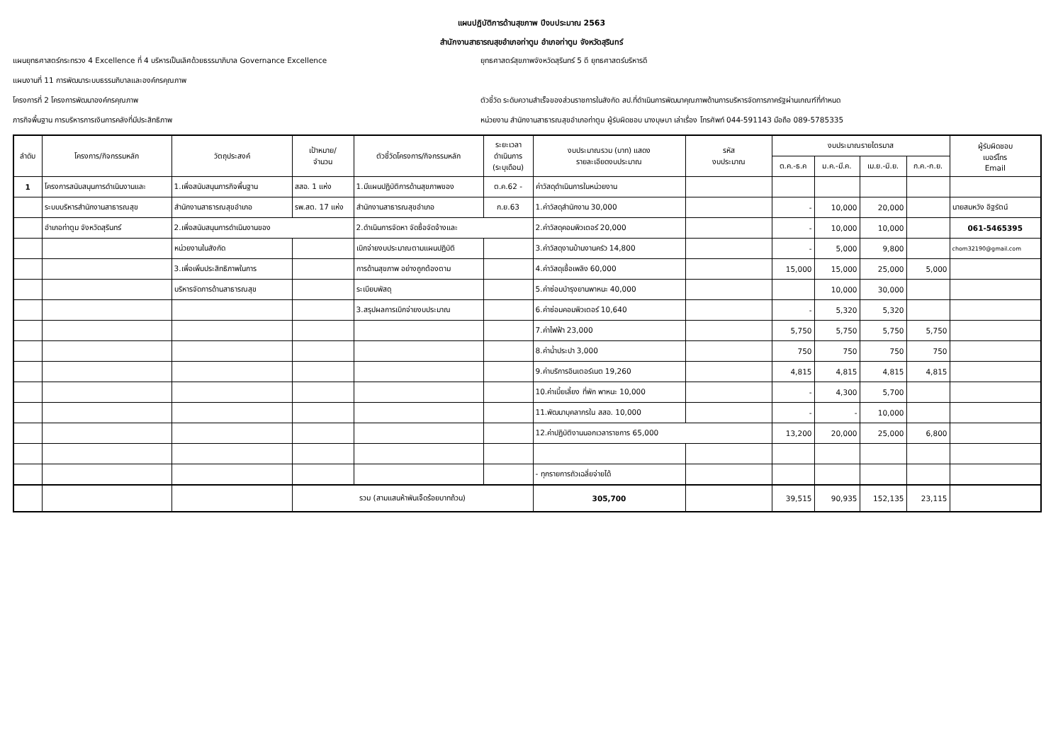แผนปฏิบัติการด้านสุขภาพ ปีงบประมาณ 2563
สำนักงานสาธารณสุขอำเภอท่าตูม อำเภอท่าตูม จังหวัดสุรินทร์
แผนยุทธศาสตร์กระทรวง 4 Excellence ที่ 4 บริหารเป็นเลิศด้วยธรรมาภิบาล Governance Excellence
ยุทธศาสตร์สุขภาพจังหวัดสุรินทร์ 5 ดี ยุทธศาสตร์บริหารดี
แผนงานที่ 11 การพัฒนาระบบธรรมภิบาลและองค์กรคุณภาพ
โครงการที่ 2 โครงการพัฒนาองค์กรคุณภาพ
ตัวชี้วัด ระดับความสำเร็จของส่วนราชการในสังกัด สป.ที่ดำเนินการพัฒนาคุณภาพด้านการบริหารจัดการภาครัฐผ่านเกณฑ์ที่กำหนด
ภารกิจพื้นฐาน การบริหารการเงินการคลังที่มีประสิทธิภาพ
หน่วยงาน สำนักงานสาธารณสุขอำเภอท่าตูม ผู้รับผิดชอบ นางบุษบา เล่าเรื่อง โทรศัพท์ 044-591143 มือถือ 089-5785335
| ลำดับ | โครงการ/กิจกรรมหลัก | วัตถุประสงค์ | เป้าหมาย/ จำนวน | ตัวชี้วัดโครงการ/กิจกรรมหลัก | ระยะเวลา ดำเนินการ (ระบุเดือน) | งบประมาณรวม (บาท) แสดง รายละเอียดงบประมาณ | รหัส งบประมาณ | งบประมาณรายไตรมาส | | | | ผู้รับผิดชอบ เบอร์โทร Email |
| --- | --- | --- | --- | --- | --- | --- | --- | --- | --- | --- | --- | --- |
| | | | | | | | | ต.ค.-ธ.ค | ม.ค.-มี.ค. | เม.ย.-มิ.ย. | ก.ค.-ก.ย. | |
| 1 | โครงการสนับสนุนการดำเนินงานและ | 1.เพื่อสนับสนุนภารกิจพื้นฐาน | สสอ. 1 แห่ง | 1.มีแผนปฏิบัติการด้านสุขภาพของ | ต.ค.62 - | ค่าวัสดุดำเนินการในหน่วยงาน | | | | | | |
| | ระบบบริหารสำนักงานสาธารณสุข | สำนักงานสาธารณสุขอำเภอ | รพ.สต. 17 แห่ง | สำนักงานสาธารณสุขอำเภอ | ก.ย.63 | 1.ค่าวัสดุสำนักงาน 30,000 | | - | 10,000 | 20,000 | | นายสมหวัง อิฐรัตน์ |
| | อำเภอท่าตูม จังหวัดสุรินทร์ | 2.เพื่อสนับสนุนการดำเนินงานของ | | 2.ดำเนินการจัดหา จัดซื้อจัดจ้างและ | | 2.ค่าวัสดุคอมพิวเตอร์ 20,000 | | - | 10,000 | 10,000 | | 061-5465395 |
| | | หน่วยงานในสังกัด | | เบิกจ่ายงบประมาณตามแผนปฏิบัติ | | 3.ค่าวัสดุงานบ้านงานครัว 14,800 | | - | 5,000 | 9,800 | | chom32190@gmail.com |
| | | 3.เพื่อเพิ่มประสิทธิภาพในการ | | การด้านสุขภาพ อย่างถูกต้องตาม | | 4.ค่าวัสดุเชื้อเพลิง 60,000 | | 15,000 | 15,000 | 25,000 | 5,000 | |
| | | บริหารจัดการด้านสาธารณสุข | | ระเบียบพัสดุ | | 5.ค่าซ่อมบำรุงยานพาหนะ 40,000 | | | 10,000 | 30,000 | | |
| | | | | 3.สรุปผลการเบิกจ่ายงบประมาณ | | 6.ค่าซ่อมคอมพิวเตอร์ 10,640 | | - | 5,320 | 5,320 | | |
| | | | | | | 7.ค่าไฟฟ้า 23,000 | | 5,750 | 5,750 | 5,750 | 5,750 | |
| | | | | | | 8.ค่าน้ำประปา 3,000 | | 750 | 750 | 750 | 750 | |
| | | | | | | 9.ค่าบริการอินเตอร์เนต 19,260 | | 4,815 | 4,815 | 4,815 | 4,815 | |
| | | | | | | 10.ค่าเบี้ยเลี้ยง ที่พัก พาหนะ 10,000 | | - | 4,300 | 5,700 | | |
| | | | | | | 11.พัฒนาบุคลากรใน สสอ. 10,000 | | - | - | 10,000 | | |
| | | | | | | 12.ค่าปฏิบัติงานนอกเวลาราชการ 65,000 | | 13,200 | 20,000 | 25,000 | 6,800 | |
| | | | | | | - ทุกรายการถัวเฉลี่ยจ่ายได้ | | | | | | |
| | | | รวม (สามแสนห้าพันเจ็ดร้อยบาทถ้วน) | | | 305,700 | | 39,515 | 90,935 | 152,135 | 23,115 | |